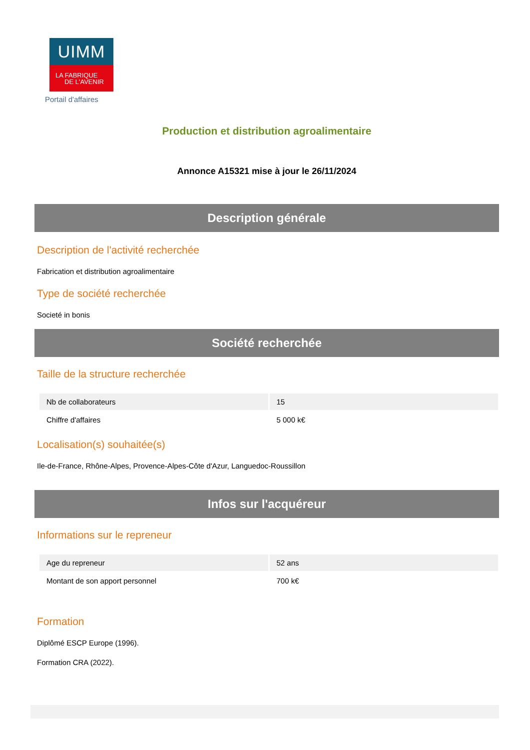UIMM
LA FABRIQUE
DE L'AVENIR
Portail d'affaires
Production et distribution agroalimentaire
Annonce A15321 mise à jour le 26/11/2024
Description générale
Description de l'activité recherchée
Fabrication et distribution agroalimentaire
Type de société recherchée
Societé in bonis
Société recherchée
Taille de la structure recherchée
| Nb de collaborateurs | 15 |
| Chiffre d'affaires | 5 000 k€ |
Localisation(s) souhaitée(s)
Ile-de-France, Rhône-Alpes, Provence-Alpes-Côte d'Azur, Languedoc-Roussillon
Infos sur l'acquéreur
Informations sur le repreneur
| Age du repreneur | 52 ans |
| Montant de son apport personnel | 700 k€ |
Formation
Diplômé ESCP Europe (1996).
Formation CRA (2022).